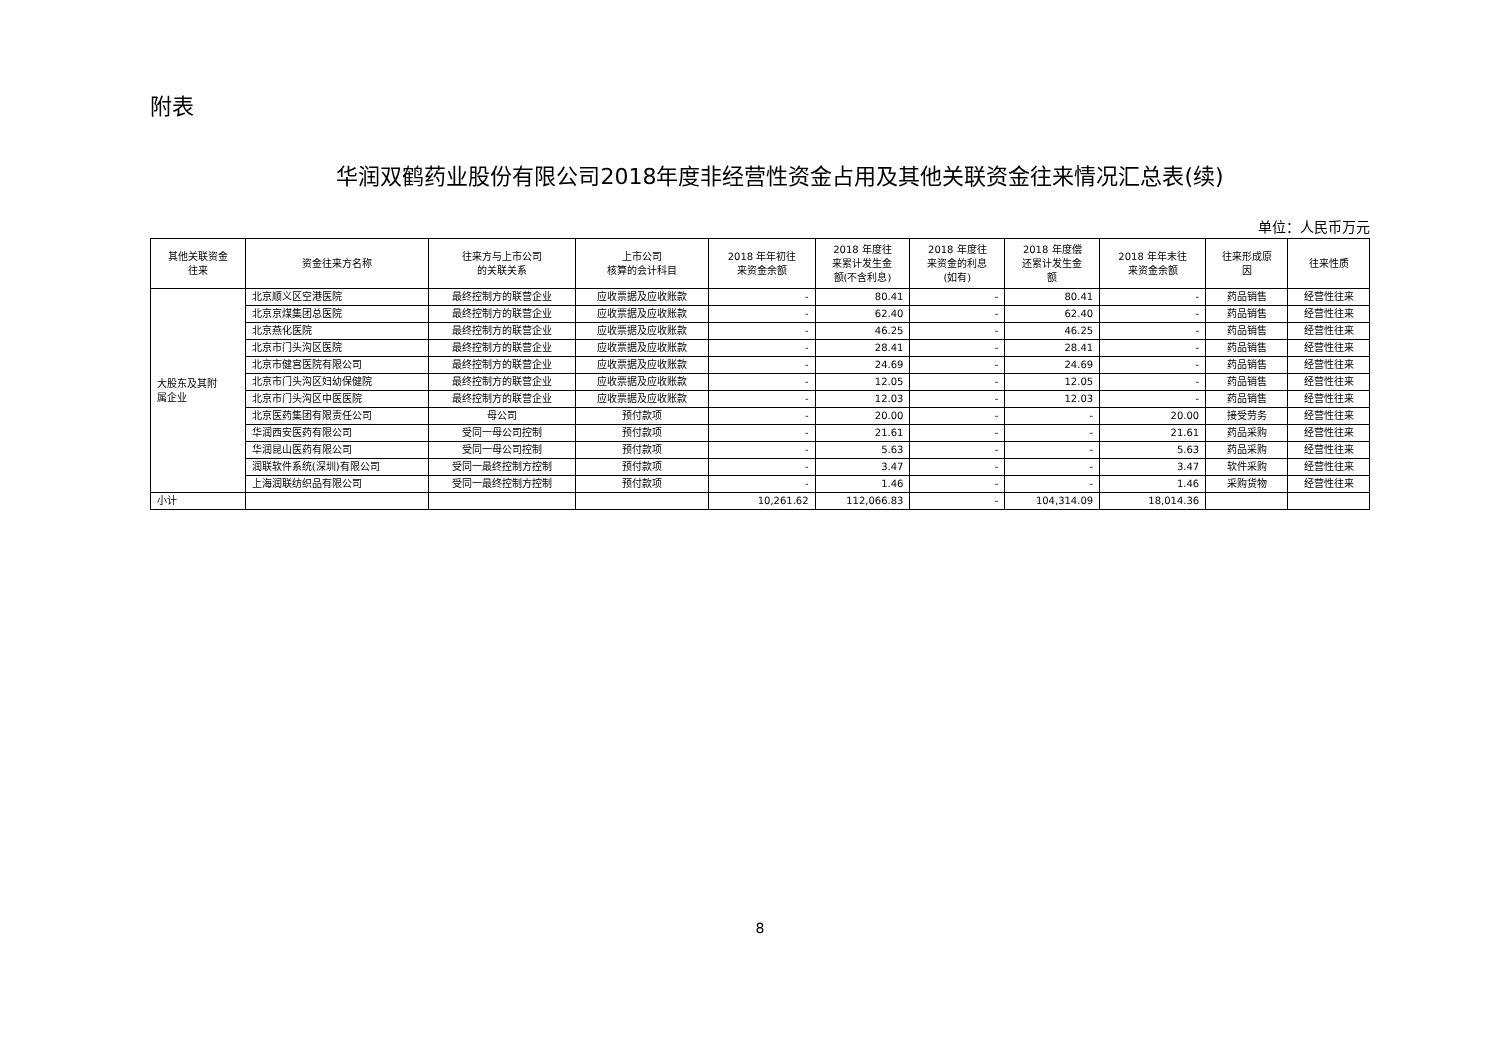附表
华润双鹤药业股份有限公司2018年度非经营性资金占用及其他关联资金往来情况汇总表(续)
单位：人民币万元
| 其他关联资金 往来 | 资金往来方名称 | 往来方与上市公司 的关联关系 | 上市公司 核算的会计科目 | 2018 年年初往 来资金余额 | 2018 年度往 来累计发生金 额(不含利息) | 2018 年度往 来资金的利息 (如有) | 2018 年度偿 还累计发生金 额 | 2018 年年末往 来资金余额 | 往来形成原 因 | 往来性质 |
| --- | --- | --- | --- | --- | --- | --- | --- | --- | --- | --- |
| 大股东及其附 属企业 | 北京顺义区空港医院 | 最终控制方的联营企业 | 应收票据及应收账款 | - | 80.41 | - | 80.41 | - | 药品销售 | 经营性往来 |
| | 北京京煤集团总医院 | 最终控制方的联营企业 | 应收票据及应收账款 | - | 62.40 | - | 62.40 | - | 药品销售 | 经营性往来 |
| | 北京燕化医院 | 最终控制方的联营企业 | 应收票据及应收账款 | - | 46.25 | - | 46.25 | - | 药品销售 | 经营性往来 |
| | 北京市门头沟区医院 | 最终控制方的联营企业 | 应收票据及应收账款 | - | 28.41 | - | 28.41 | - | 药品销售 | 经营性往来 |
| | 北京市健宫医院有限公司 | 最终控制方的联营企业 | 应收票据及应收账款 | - | 24.69 | - | 24.69 | - | 药品销售 | 经营性往来 |
| | 北京市门头沟区妇幼保健院 | 最终控制方的联营企业 | 应收票据及应收账款 | - | 12.05 | - | 12.05 | - | 药品销售 | 经营性往来 |
| | 北京市门头沟区中医医院 | 最终控制方的联营企业 | 应收票据及应收账款 | - | 12.03 | - | 12.03 | - | 药品销售 | 经营性往来 |
| | 北京医药集团有限责任公司 | 母公司 | 预付款项 | - | 20.00 | - | - | 20.00 | 接受劳务 | 经营性往来 |
| | 华润西安医药有限公司 | 受同一母公司控制 | 预付款项 | - | 21.61 | - | - | 21.61 | 药品采购 | 经营性往来 |
| | 华润昆山医药有限公司 | 受同一母公司控制 | 预付款项 | - | 5.63 | - | - | 5.63 | 药品采购 | 经营性往来 |
| | 润联软件系统(深圳)有限公司 | 受同一最终控制方控制 | 预付款项 | - | 3.47 | - | - | 3.47 | 软件采购 | 经营性往来 |
| | 上海润联纺织品有限公司 | 受同一最终控制方控制 | 预付款项 | - | 1.46 | - | - | 1.46 | 采购货物 | 经营性往来 |
| 小计 | | | | 10,261.62 | 112,066.83 | - | 104,314.09 | 18,014.36 | | |
8